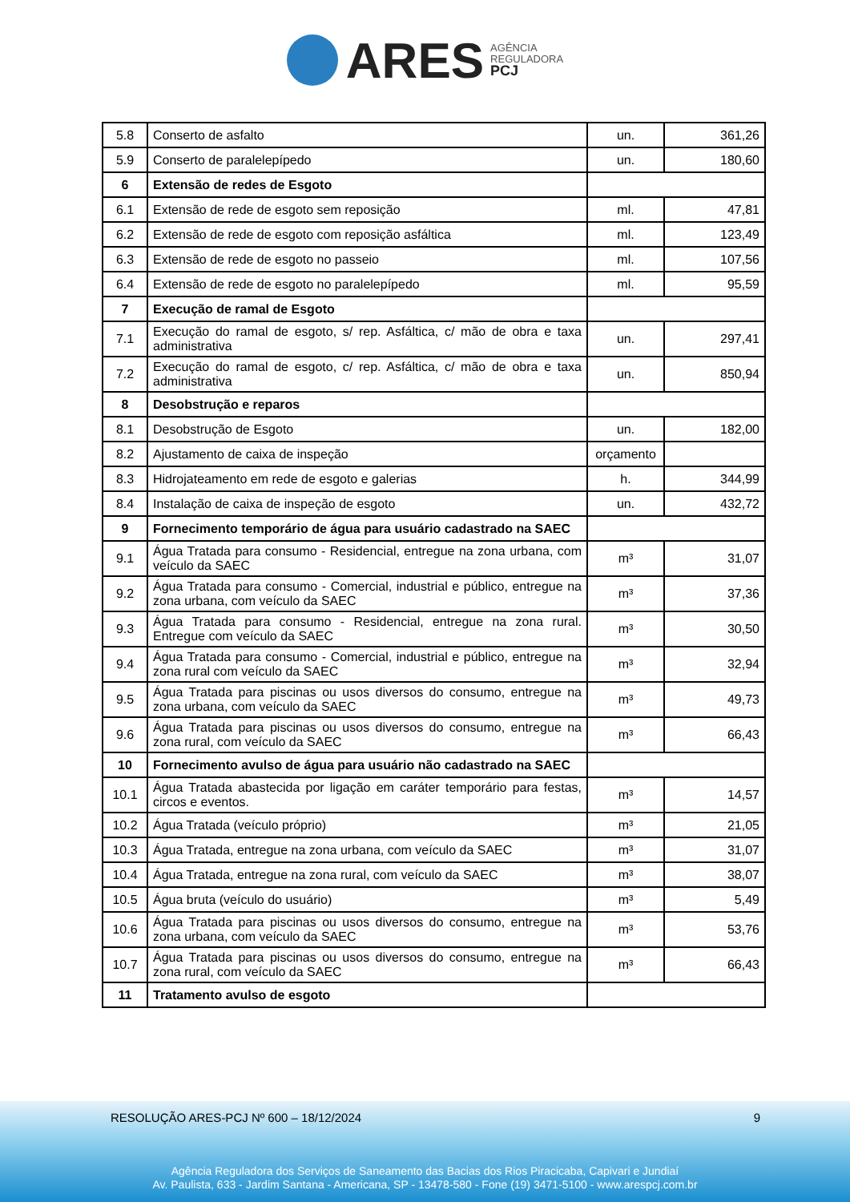ARES
AGÊNCIA
REGULADORA
PCJ
| 5.8 | Conserto de asfalto | un. | 361,26 |
| 5.9 | Conserto de paralelepípedo | un. | 180,60 |
| 6 | Extensão de redes de Esgoto | | |
| 6.1 | Extensão de rede de esgoto sem reposição | ml. | 47,81 |
| 6.2 | Extensão de rede de esgoto com reposição asfáltica | ml. | 123,49 |
| 6.3 | Extensão de rede de esgoto no passeio | ml. | 107,56 |
| 6.4 | Extensão de rede de esgoto no paralelepípedo | ml. | 95,59 |
| 7 | Execução de ramal de Esgoto | | |
| 7.1 | Execução do ramal de esgoto, s/ rep. Asfáltica, c/ mão de obra e taxa administrativa | un. | 297,41 |
| 7.2 | Execução do ramal de esgoto, c/ rep. Asfáltica, c/ mão de obra e taxa administrativa | un. | 850,94 |
| 8 | Desobstrução e reparos | | |
| 8.1 | Desobstrução de Esgoto | un. | 182,00 |
| 8.2 | Ajustamento de caixa de inspeção | orçamento | |
| 8.3 | Hidrojateamento em rede de esgoto e galerias | h. | 344,99 |
| 8.4 | Instalação de caixa de inspeção de esgoto | un. | 432,72 |
| 9 | Fornecimento temporário de água para usuário cadastrado na SAEC | | |
| 9.1 | Água Tratada para consumo - Residencial, entregue na zona urbana, com veículo da SAEC | m³ | 31,07 |
| 9.2 | Água Tratada para consumo - Comercial, industrial e público, entregue na zona urbana, com veículo da SAEC | m³ | 37,36 |
| 9.3 | Água Tratada para consumo - Residencial, entregue na zona rural. Entregue com veículo da SAEC | m³ | 30,50 |
| 9.4 | Água Tratada para consumo - Comercial, industrial e público, entregue na zona rural com veículo da SAEC | m³ | 32,94 |
| 9.5 | Água Tratada para piscinas ou usos diversos do consumo, entregue na zona urbana, com veículo da SAEC | m³ | 49,73 |
| 9.6 | Água Tratada para piscinas ou usos diversos do consumo, entregue na zona rural, com veículo da SAEC | m³ | 66,43 |
| 10 | Fornecimento avulso de água para usuário não cadastrado na SAEC | | |
| 10.1 | Água Tratada abastecida por ligação em caráter temporário para festas, circos e eventos. | m³ | 14,57 |
| 10.2 | Água Tratada (veículo próprio) | m³ | 21,05 |
| 10.3 | Água Tratada, entregue na zona urbana, com veículo da SAEC | m³ | 31,07 |
| 10.4 | Água Tratada, entregue na zona rural, com veículo da SAEC | m³ | 38,07 |
| 10.5 | Água bruta (veículo do usuário) | m³ | 5,49 |
| 10.6 | Água Tratada para piscinas ou usos diversos do consumo, entregue na zona urbana, com veículo da SAEC | m³ | 53,76 |
| 10.7 | Água Tratada para piscinas ou usos diversos do consumo, entregue na zona rural, com veículo da SAEC | m³ | 66,43 |
| 11 | Tratamento avulso de esgoto | | |
RESOLUÇÃO ARES-PCJ Nº 600 – 18/12/2024 9
Agência Reguladora dos Serviços de Saneamento das Bacias dos Rios Piracicaba, Capivari e Jundiaí
Av. Paulista, 633 - Jardim Santana - Americana, SP - 13478-580 - Fone (19) 3471-5100 - www.arespcj.com.br